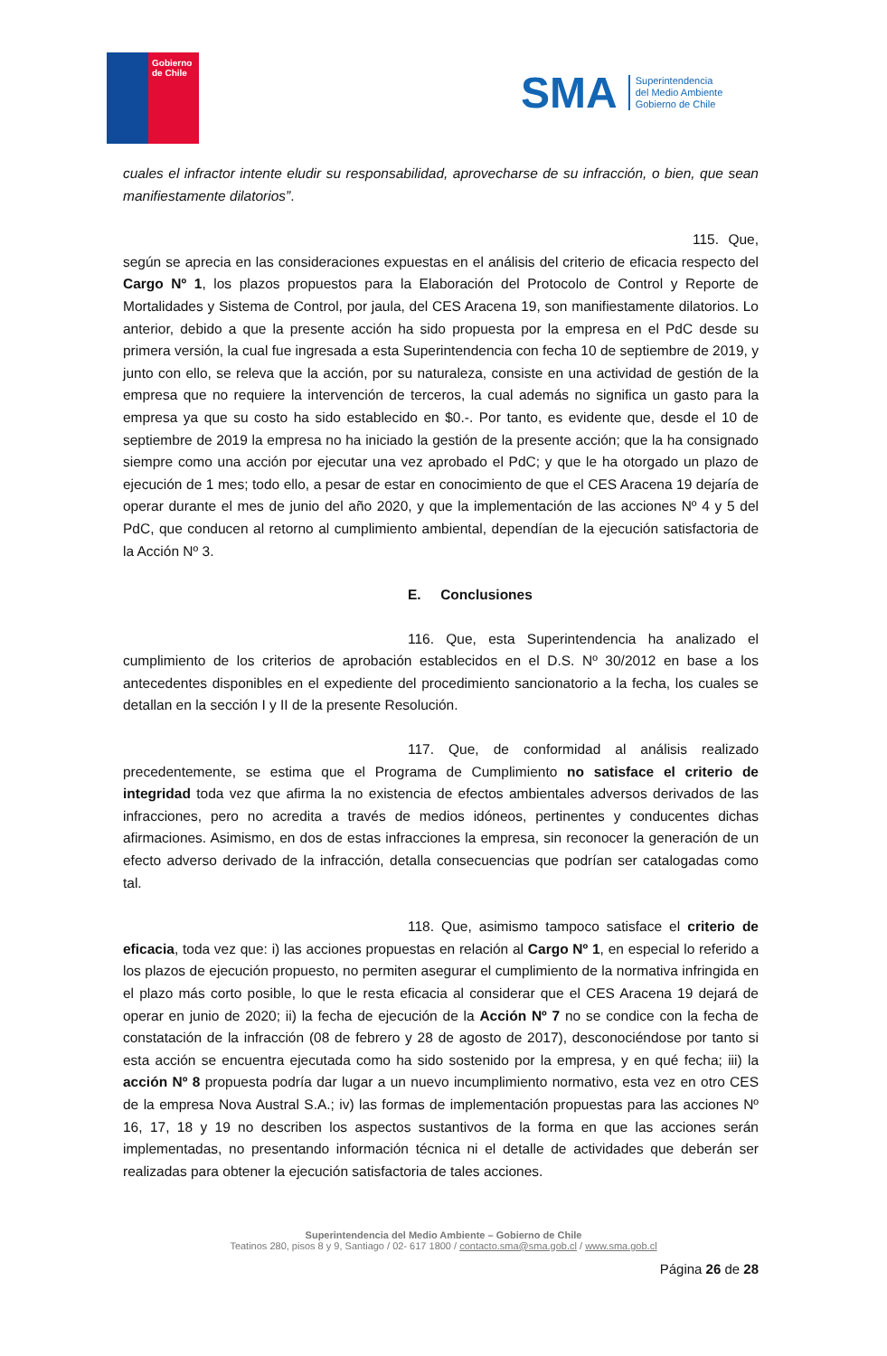Gobierno
de Chile
SMA
Superintendencia
del Medio Ambiente
Gobierno de Chile
cuales el infractor intente eludir su responsabilidad, aprovecharse de su infracción, o bien, que sean manifiestamente dilatorios”.
115. Que, según se aprecia en las consideraciones expuestas en el análisis del criterio de eficacia respecto del Cargo Nº 1, los plazos propuestos para la Elaboración del Protocolo de Control y Reporte de Mortalidades y Sistema de Control, por jaula, del CES Aracena 19, son manifiestamente dilatorios. Lo anterior, debido a que la presente acción ha sido propuesta por la empresa en el PdC desde su primera versión, la cual fue ingresada a esta Superintendencia con fecha 10 de septiembre de 2019, y junto con ello, se releva que la acción, por su naturaleza, consiste en una actividad de gestión de la empresa que no requiere la intervención de terceros, la cual además no significa un gasto para la empresa ya que su costo ha sido establecido en $0.-. Por tanto, es evidente que, desde el 10 de septiembre de 2019 la empresa no ha iniciado la gestión de la presente acción; que la ha consignado siempre como una acción por ejecutar una vez aprobado el PdC; y que le ha otorgado un plazo de ejecución de 1 mes; todo ello, a pesar de estar en conocimiento de que el CES Aracena 19 dejaría de operar durante el mes de junio del año 2020, y que la implementación de las acciones Nº 4 y 5 del PdC, que conducen al retorno al cumplimiento ambiental, dependían de la ejecución satisfactoria de la Acción Nº 3.
E. Conclusiones
116. Que, esta Superintendencia ha analizado el cumplimiento de los criterios de aprobación establecidos en el D.S. Nº 30/2012 en base a los antecedentes disponibles en el expediente del procedimiento sancionatorio a la fecha, los cuales se detallan en la sección I y II de la presente Resolución.
117. Que, de conformidad al análisis realizado precedentemente, se estima que el Programa de Cumplimiento no satisface el criterio de integridad toda vez que afirma la no existencia de efectos ambientales adversos derivados de las infracciones, pero no acredita a través de medios idóneos, pertinentes y conducentes dichas afirmaciones. Asimismo, en dos de estas infracciones la empresa, sin reconocer la generación de un efecto adverso derivado de la infracción, detalla consecuencias que podrían ser catalogadas como tal.
118. Que, asimismo tampoco satisface el criterio de eficacia, toda vez que: i) las acciones propuestas en relación al Cargo Nº 1, en especial lo referido a los plazos de ejecución propuesto, no permiten asegurar el cumplimiento de la normativa infringida en el plazo más corto posible, lo que le resta eficacia al considerar que el CES Aracena 19 dejará de operar en junio de 2020; ii) la fecha de ejecución de la Acción Nº 7 no se condice con la fecha de constatación de la infracción (08 de febrero y 28 de agosto de 2017), desconociéndose por tanto si esta acción se encuentra ejecutada como ha sido sostenido por la empresa, y en qué fecha; iii) la acción Nº 8 propuesta podría dar lugar a un nuevo incumplimiento normativo, esta vez en otro CES de la empresa Nova Austral S.A.; iv) las formas de implementación propuestas para las acciones Nº 16, 17, 18 y 19 no describen los aspectos sustantivos de la forma en que las acciones serán implementadas, no presentando información técnica ni el detalle de actividades que deberán ser realizadas para obtener la ejecución satisfactoria de tales acciones.
Superintendencia del Medio Ambiente – Gobierno de Chile
Teatinos 280, pisos 8 y 9, Santiago / 02- 617 1800 / contacto.sma@sma.gob.cl / www.sma.gob.cl
Página 26 de 28